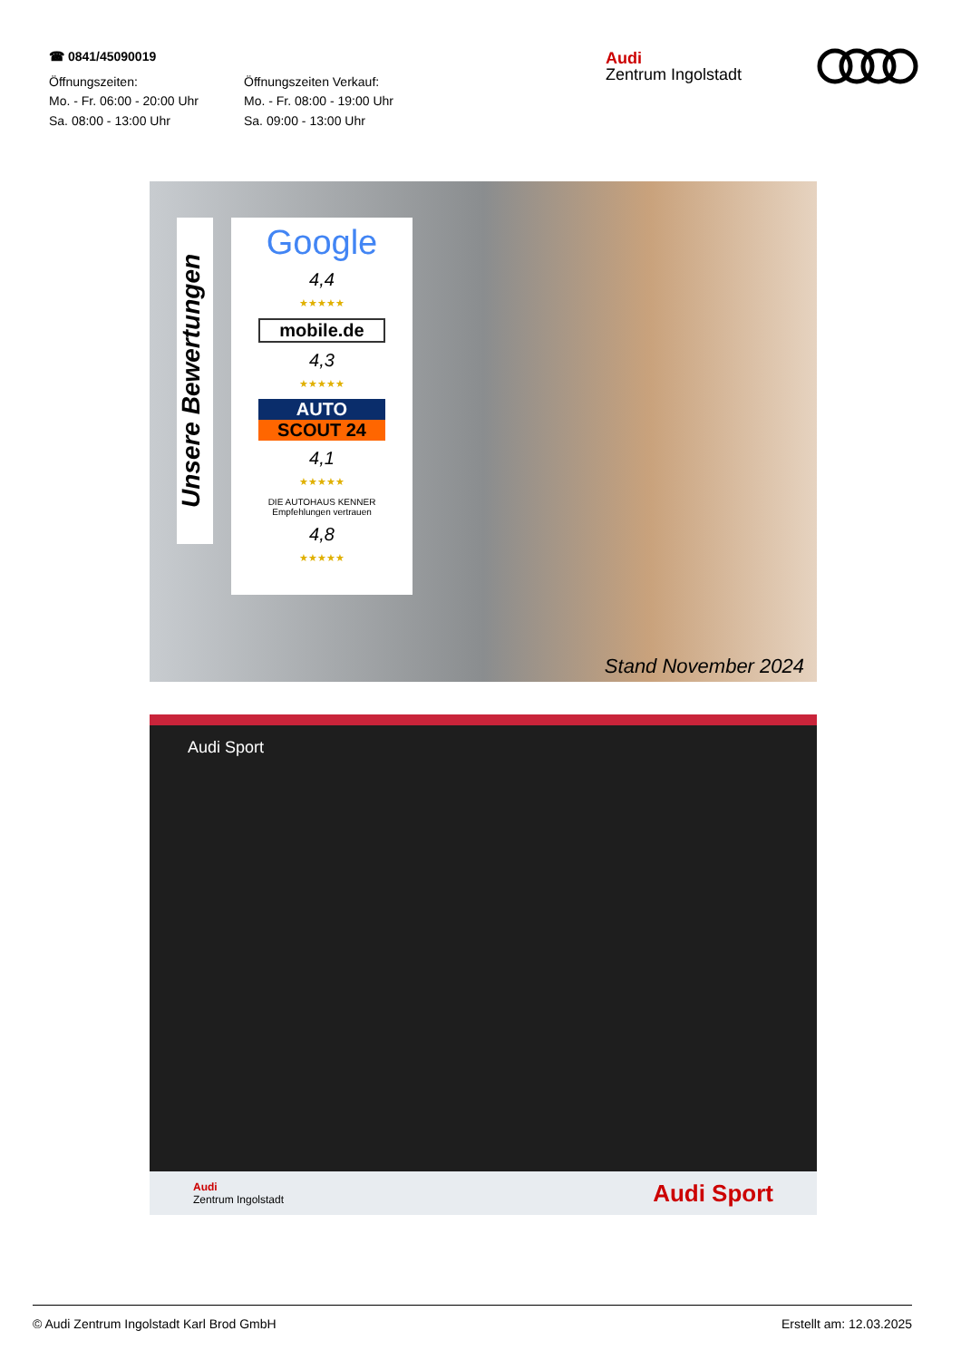☎ 0841/45090019
Öffnungszeiten:
Mo. - Fr. 06:00 - 20:00 Uhr
Sa. 08:00 - 13:00 Uhr
Öffnungszeiten Verkauf:
Mo. - Fr. 08:00 - 19:00 Uhr
Sa. 09:00 - 13:00 Uhr
Audi
Zentrum Ingolstadt
Unsere Bewertungen
Google
4,4
★★★★★
mobile.de
4,3
★★★★★
AUTO
SCOUT 24
4,1
★★★★★
DIE AUTOHAUS KENNER
Empfehlungen vertrauen
4,8
★★★★★
Stand November 2024
Audi Sport
Audi
Zentrum Ingolstadt
Audi Sport
© Audi Zentrum Ingolstadt Karl Brod GmbH Erstellt am: 12.03.2025